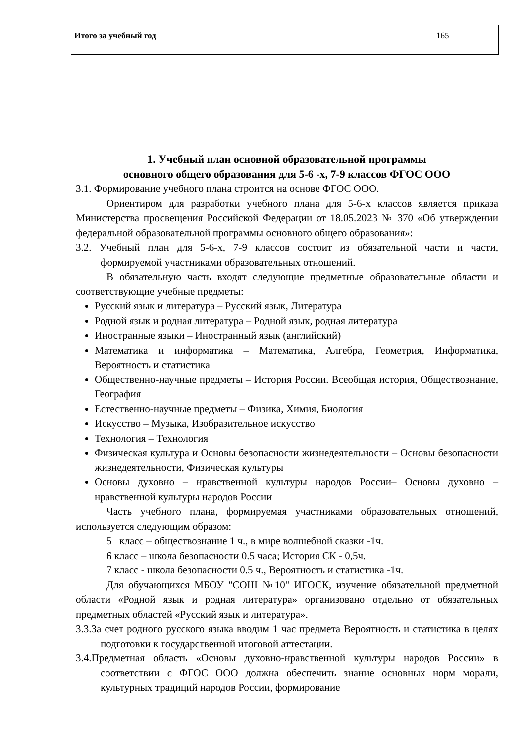| Итого за учебный год | 165 |
1. Учебный план основной образовательной программы
основного общего образования для 5-6 -х, 7-9 классов ФГОС ООО
3.1. Формирование учебного плана строится на основе ФГОС ООО.
Ориентиром для разработки учебного плана для 5-6-х классов является приказа Министерства просвещения Российской Федерации от 18.05.2023 № 370 «Об утверждении федеральной образовательной программы основного общего образования»:
3.2. Учебный план для 5-6-х, 7-9 классов состоит из обязательной части и части, формируемой участниками образовательных отношений.
В обязательную часть входят следующие предметные образовательные области и соответствующие учебные предметы:
Русский язык и литература – Русский язык, Литература
Родной язык и родная литература – Родной язык, родная литература
Иностранные языки – Иностранный язык (английский)
Математика и информатика – Математика, Алгебра, Геометрия, Информатика, Вероятность и статистика
Общественно-научные предметы – История России. Всеобщая история, Обществознание, География
Естественно-научные предметы – Физика, Химия, Биология
Искусство – Музыка, Изобразительное искусство
Технология – Технология
Физическая культура и Основы безопасности жизнедеятельности – Основы безопасности жизнедеятельности, Физическая культуры
Основы духовно – нравственной культуры народов России– Основы духовно – нравственной культуры народов России
Часть учебного плана, формируемая участниками образовательных отношений, используется следующим образом:
5 класс – обществознание 1 ч., в мире волшебной сказки -1ч.
6 класс – школа безопасности 0.5 часа; История СК - 0,5ч.
7 класс - школа безопасности 0.5 ч., Вероятность и статистика -1ч.
Для обучающихся МБОУ "СОШ №10" ИГОСК, изучение обязательной предметной области «Родной язык и родная литература» организовано отдельно от обязательных предметных областей «Русский язык и литература».
3.3.За счет родного русского языка вводим 1 час предмета Вероятность и статистика в целях подготовки к государственной итоговой аттестации.
3.4.Предметная область «Основы духовно-нравственной культуры народов России» в соответствии с ФГОС ООО должна обеспечить знание основных норм морали, культурных традиций народов России, формирование